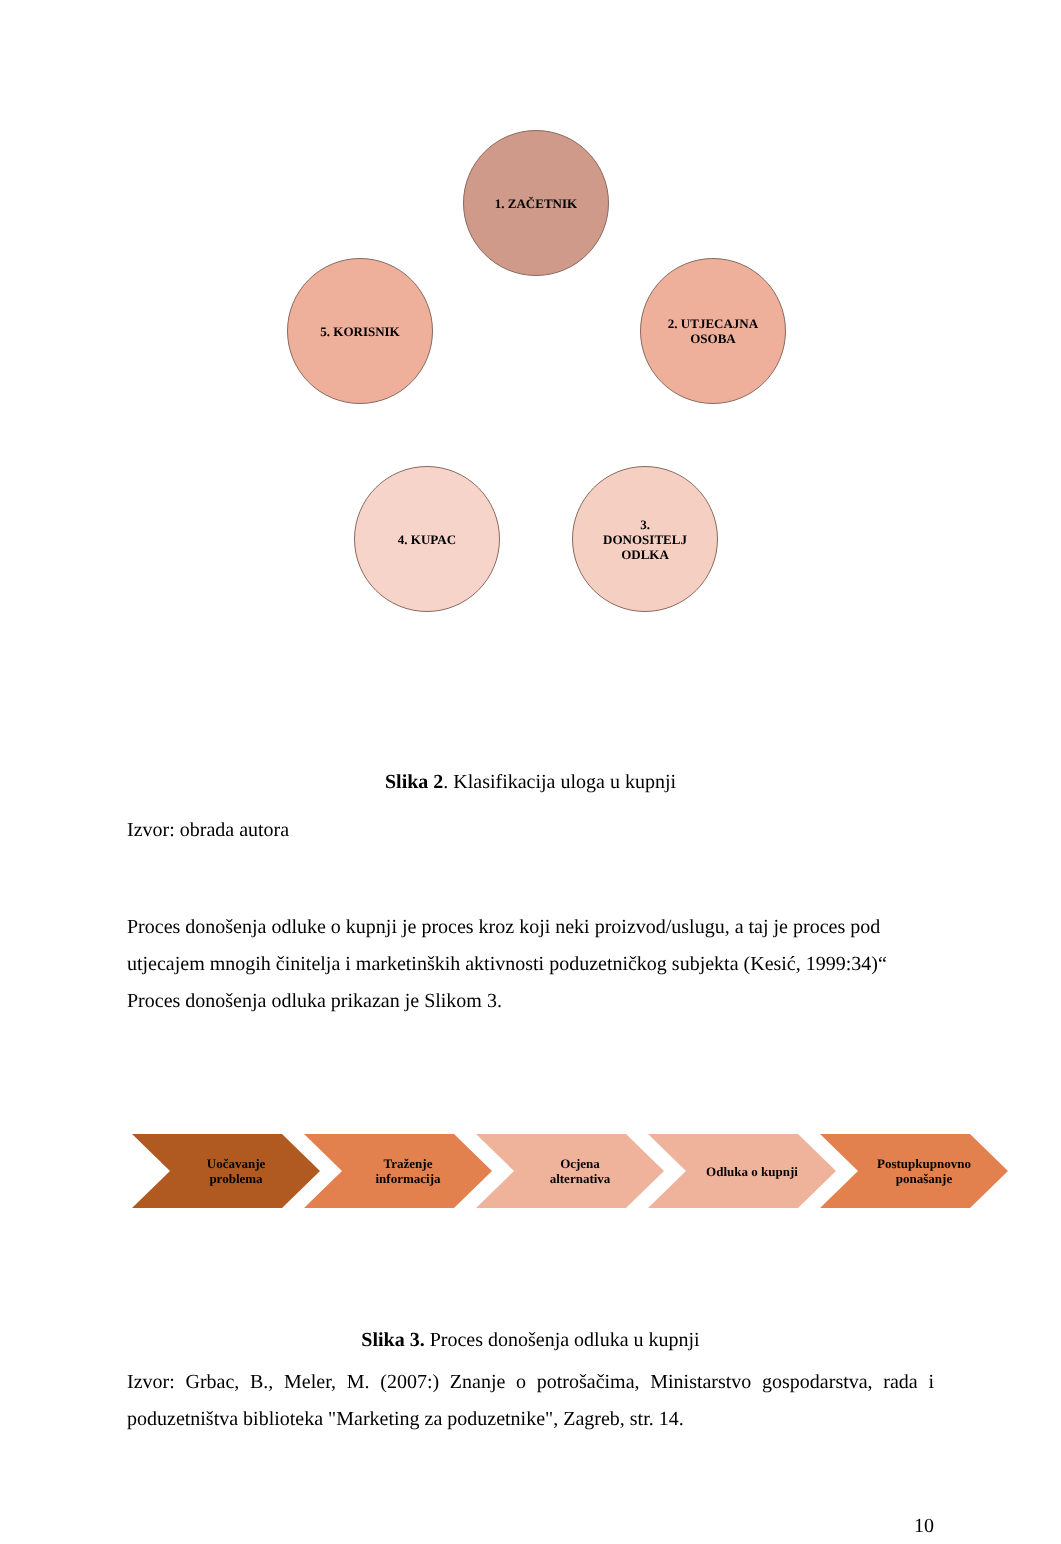1. ZAČETNIK
2. UTJECAJNA
OSOBA
3.
DONOSITELJ
ODLKA
4. KUPAC
5. KORISNIK
Slika 2. Klasifikacija uloga u kupnji
Izvor: obrada autora
Proces donošenja odluke o kupnji je proces kroz koji neki proizvod/uslugu, a taj je proces pod utjecajem mnogih činitelja i marketinških aktivnosti poduzetničkog subjekta (Kesić, 1999:34)“ Proces donošenja odluka prikazan je Slikom 3.
Uočavanje
problema
Traženje
informacija
Ocjena
alternativa
Odluka o kupnji Postupkupnovno
ponašanje
Slika 3. Proces donošenja odluka u kupnji
Izvor: Grbac, B., Meler, M. (2007:) Znanje o potrošačima, Ministarstvo gospodarstva, rada i poduzetništva biblioteka "Marketing za poduzetnike", Zagreb, str. 14.
10